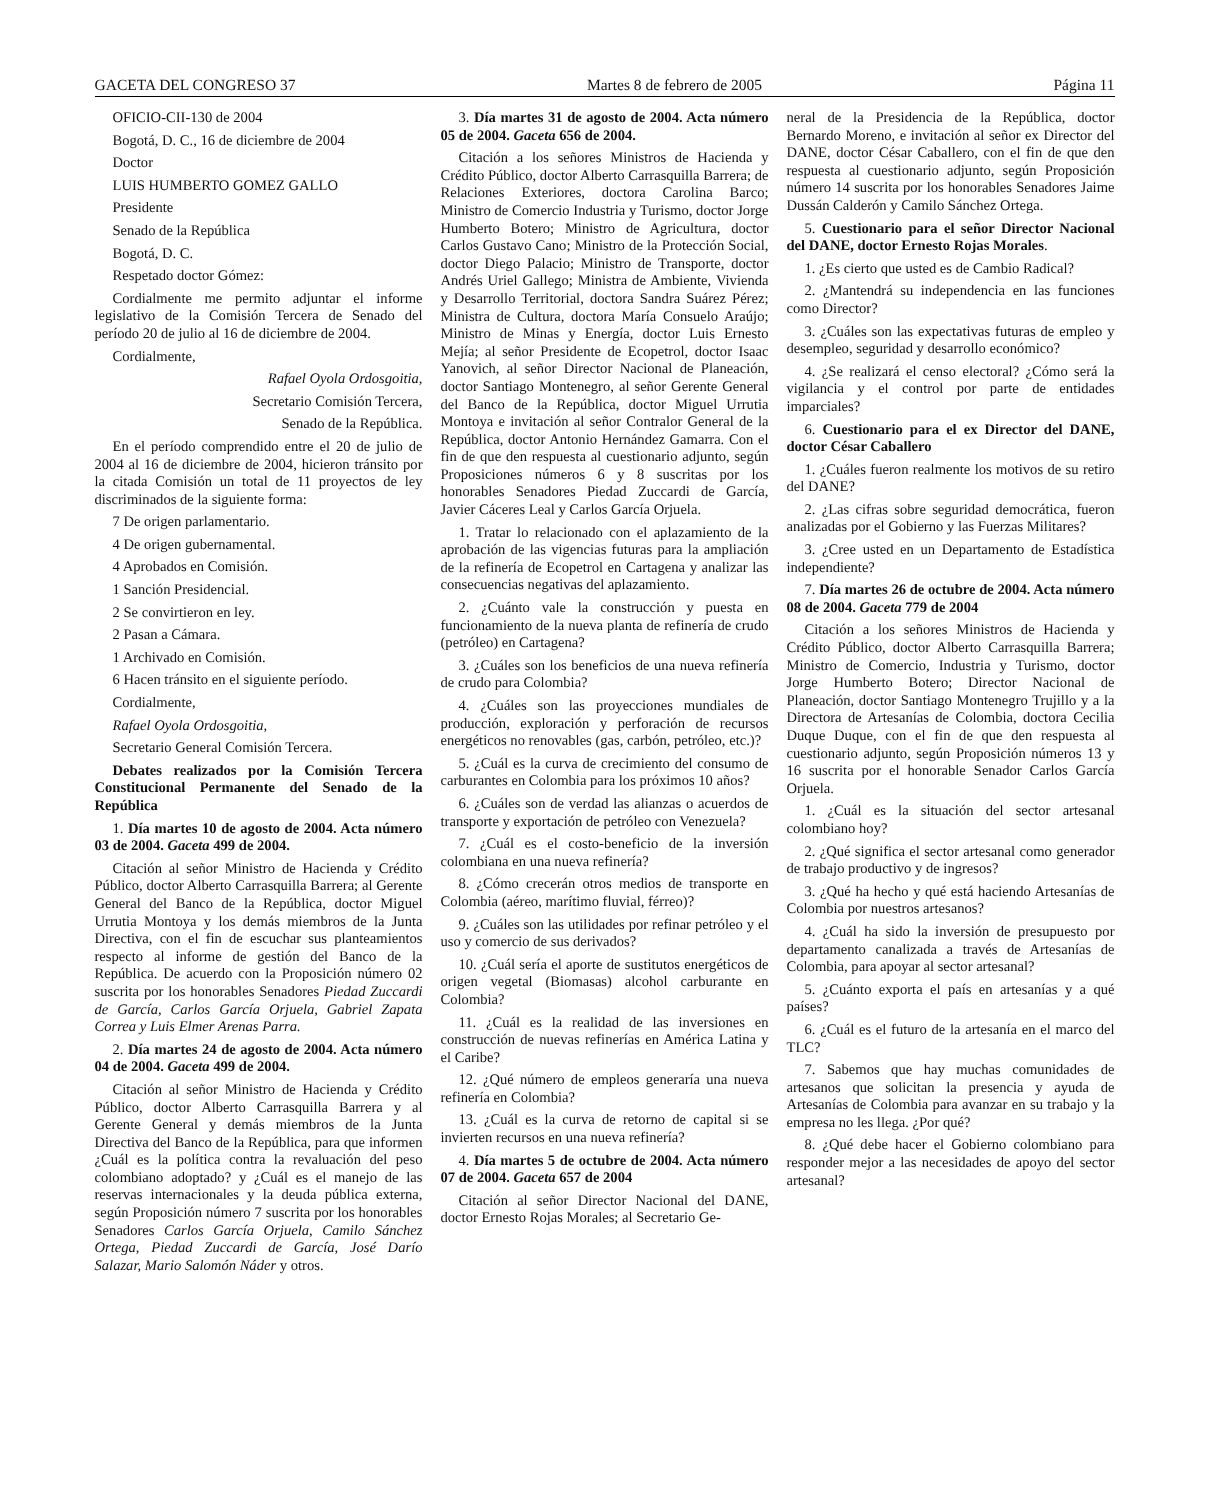GACETA DEL CONGRESO 37 Martes 8 de febrero de 2005 Página 11
OFICIO-CII-130 de 2004
Bogotá, D. C., 16 de diciembre de 2004
Doctor
LUIS HUMBERTO GOMEZ GALLO
Presidente
Senado de la República
Bogotá, D. C.
Respetado doctor Gómez:
Cordialmente me permito adjuntar el informe legislativo de la Comisión Tercera de Senado del período 20 de julio al 16 de diciembre de 2004.
Cordialmente,
Rafael Oyola Ordosgoitia,
Secretario Comisión Tercera,
Senado de la República.
En el período comprendido entre el 20 de julio de 2004 al 16 de diciembre de 2004, hicieron tránsito por la citada Comisión un total de 11 proyectos de ley discriminados de la siguiente forma:
7 De origen parlamentario.
4 De origen gubernamental.
4 Aprobados en Comisión.
1 Sanción Presidencial.
2 Se convirtieron en ley.
2 Pasan a Cámara.
1 Archivado en Comisión.
6 Hacen tránsito en el siguiente período.
Cordialmente,
Rafael Oyola Ordosgoitia,
Secretario General Comisión Tercera.
Debates realizados por la Comisión Tercera Constitucional Permanente del Senado de la República
1. Día martes 10 de agosto de 2004. Acta número 03 de 2004. Gaceta 499 de 2004.
Citación al señor Ministro de Hacienda y Crédito Público, doctor Alberto Carrasquilla Barrera; al Gerente General del Banco de la República, doctor Miguel Urrutia Montoya y los demás miembros de la Junta Directiva, con el fin de escuchar sus planteamientos respecto al informe de gestión del Banco de la República. De acuerdo con la Proposición número 02 suscrita por los honorables Senadores Piedad Zuccardi de García, Carlos García Orjuela, Gabriel Zapata Correa y Luis Elmer Arenas Parra.
2. Día martes 24 de agosto de 2004. Acta número 04 de 2004. Gaceta 499 de 2004.
Citación al señor Ministro de Hacienda y Crédito Público, doctor Alberto Carrasquilla Barrera y al Gerente General y demás miembros de la Junta Directiva del Banco de la República, para que informen ¿Cuál es la política contra la revaluación del peso colombiano adoptado? y ¿Cuál es el manejo de las reservas internacionales y la deuda pública externa, según Proposición número 7 suscrita por los honorables Senadores Carlos García Orjuela, Camilo Sánchez Ortega, Piedad Zuccardi de García, José Darío Salazar, Mario Salomón Náder y otros.
3. Día martes 31 de agosto de 2004. Acta número 05 de 2004. Gaceta 656 de 2004.
Citación a los señores Ministros de Hacienda y Crédito Público, doctor Alberto Carrasquilla Barrera; de Relaciones Exteriores, doctora Carolina Barco; Ministro de Comercio Industria y Turismo, doctor Jorge Humberto Botero; Ministro de Agricultura, doctor Carlos Gustavo Cano; Ministro de la Protección Social, doctor Diego Palacio; Ministro de Transporte, doctor Andrés Uriel Gallego; Ministra de Ambiente, Vivienda y Desarrollo Territorial, doctora Sandra Suárez Pérez; Ministra de Cultura, doctora María Consuelo Araújo; Ministro de Minas y Energía, doctor Luis Ernesto Mejía; al señor Presidente de Ecopetrol, doctor Isaac Yanovich, al señor Director Nacional de Planeación, doctor Santiago Montenegro, al señor Gerente General del Banco de la República, doctor Miguel Urrutia Montoya e invitación al señor Contralor General de la República, doctor Antonio Hernández Gamarra. Con el fin de que den respuesta al cuestionario adjunto, según Proposiciones números 6 y 8 suscritas por los honorables Senadores Piedad Zuccardi de García, Javier Cáceres Leal y Carlos García Orjuela.
1. Tratar lo relacionado con el aplazamiento de la aprobación de las vigencias futuras para la ampliación de la refinería de Ecopetrol en Cartagena y analizar las consecuencias negativas del aplazamiento.
2. ¿Cuánto vale la construcción y puesta en funcionamiento de la nueva planta de refinería de crudo (petróleo) en Cartagena?
3. ¿Cuáles son los beneficios de una nueva refinería de crudo para Colombia?
4. ¿Cuáles son las proyecciones mundiales de producción, exploración y perforación de recursos energéticos no renovables (gas, carbón, petróleo, etc.)?
5. ¿Cuál es la curva de crecimiento del consumo de carburantes en Colombia para los próximos 10 años?
6. ¿Cuáles son de verdad las alianzas o acuerdos de transporte y exportación de petróleo con Venezuela?
7. ¿Cuál es el costo-beneficio de la inversión colombiana en una nueva refinería?
8. ¿Cómo crecerán otros medios de transporte en Colombia (aéreo, marítimo fluvial, férreo)?
9. ¿Cuáles son las utilidades por refinar petróleo y el uso y comercio de sus derivados?
10. ¿Cuál sería el aporte de sustitutos energéticos de origen vegetal (Biomasas) alcohol carburante en Colombia?
11. ¿Cuál es la realidad de las inversiones en construcción de nuevas refinerías en América Latina y el Caribe?
12. ¿Qué número de empleos generaría una nueva refinería en Colombia?
13. ¿Cuál es la curva de retorno de capital si se invierten recursos en una nueva refinería?
4. Día martes 5 de octubre de 2004. Acta número 07 de 2004. Gaceta 657 de 2004
Citación al señor Director Nacional del DANE, doctor Ernesto Rojas Morales; al Secretario Ge-
neral de la Presidencia de la República, doctor Bernardo Moreno, e invitación al señor ex Director del DANE, doctor César Caballero, con el fin de que den respuesta al cuestionario adjunto, según Proposición número 14 suscrita por los honorables Senadores Jaime Dussán Calderón y Camilo Sánchez Ortega.
5. Cuestionario para el señor Director Nacional del DANE, doctor Ernesto Rojas Morales.
1. ¿Es cierto que usted es de Cambio Radical?
2. ¿Mantendrá su independencia en las funciones como Director?
3. ¿Cuáles son las expectativas futuras de empleo y desempleo, seguridad y desarrollo económico?
4. ¿Se realizará el censo electoral? ¿Cómo será la vigilancia y el control por parte de entidades imparciales?
6. Cuestionario para el ex Director del DANE, doctor César Caballero
1. ¿Cuáles fueron realmente los motivos de su retiro del DANE?
2. ¿Las cifras sobre seguridad democrática, fueron analizadas por el Gobierno y las Fuerzas Militares?
3. ¿Cree usted en un Departamento de Estadística independiente?
7. Día martes 26 de octubre de 2004. Acta número 08 de 2004. Gaceta 779 de 2004
Citación a los señores Ministros de Hacienda y Crédito Público, doctor Alberto Carrasquilla Barrera; Ministro de Comercio, Industria y Turismo, doctor Jorge Humberto Botero; Director Nacional de Planeación, doctor Santiago Montenegro Trujillo y a la Directora de Artesanías de Colombia, doctora Cecilia Duque Duque, con el fin de que den respuesta al cuestionario adjunto, según Proposición números 13 y 16 suscrita por el honorable Senador Carlos García Orjuela.
1. ¿Cuál es la situación del sector artesanal colombiano hoy?
2. ¿Qué significa el sector artesanal como generador de trabajo productivo y de ingresos?
3. ¿Qué ha hecho y qué está haciendo Artesanías de Colombia por nuestros artesanos?
4. ¿Cuál ha sido la inversión de presupuesto por departamento canalizada a través de Artesanías de Colombia, para apoyar al sector artesanal?
5. ¿Cuánto exporta el país en artesanías y a qué países?
6. ¿Cuál es el futuro de la artesanía en el marco del TLC?
7. Sabemos que hay muchas comunidades de artesanos que solicitan la presencia y ayuda de Artesanías de Colombia para avanzar en su trabajo y la empresa no les llega. ¿Por qué?
8. ¿Qué debe hacer el Gobierno colombiano para responder mejor a las necesidades de apoyo del sector artesanal?